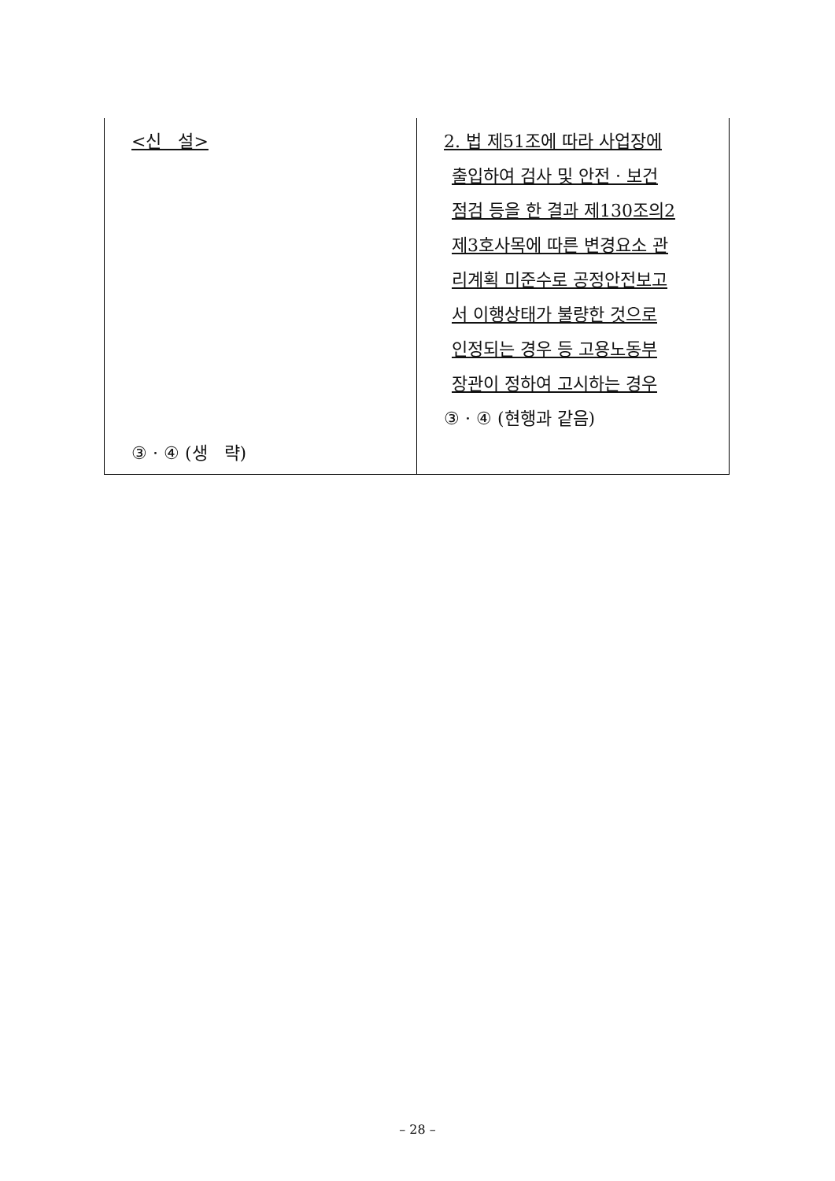| <신 설> ③ · ④ (생 략) | 2. 법 제51조에 따라 사업장에 출입하여 검사 및 안전 · 보건 점검 등을 한 결과 제130조의2 제3호사목에 따른 변경요소 관 리계획 미준수로 공정안전보고 서 이행상태가 불량한 것으로 인정되는 경우 등 고용노동부 장관이 정하여 고시하는 경우 ③ · ④ (현행과 같음) |
– 28 –